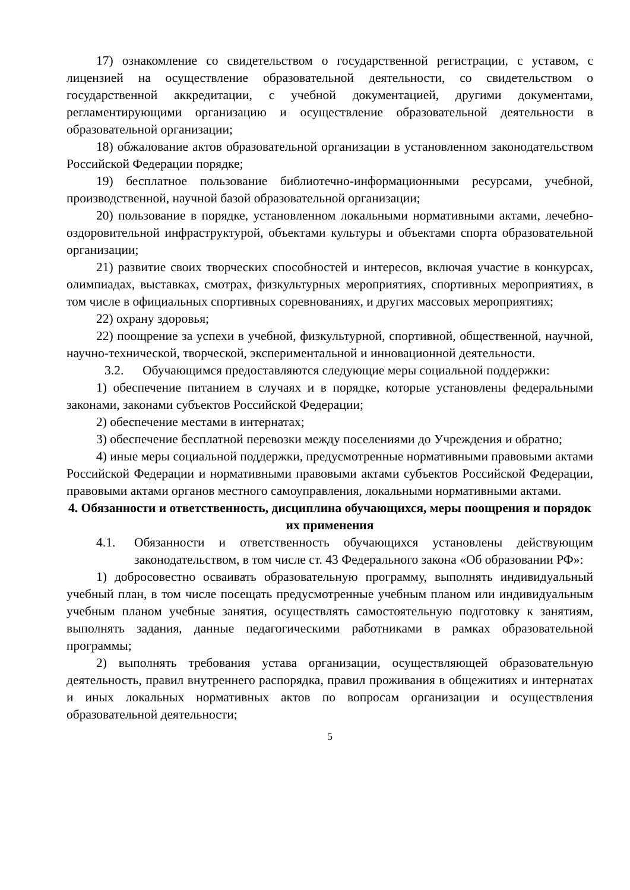17) ознакомление со свидетельством о государственной регистрации, с уставом, с лицензией на осуществление образовательной деятельности, со свидетельством о государственной аккредитации, с учебной документацией, другими документами, регламентирующими организацию и осуществление образовательной деятельности в образовательной организации;
18) обжалование актов образовательной организации в установленном законодательством Российской Федерации порядке;
19) бесплатное пользование библиотечно-информационными ресурсами, учебной, производственной, научной базой образовательной организации;
20) пользование в порядке, установленном локальными нормативными актами, лечебно-оздоровительной инфраструктурой, объектами культуры и объектами спорта образовательной организации;
21) развитие своих творческих способностей и интересов, включая участие в конкурсах, олимпиадах, выставках, смотрах, физкультурных мероприятиях, спортивных мероприятиях, в том числе в официальных спортивных соревнованиях, и других массовых мероприятиях;
22) охрану здоровья;
22) поощрение за успехи в учебной, физкультурной, спортивной, общественной, научной, научно-технической, творческой, экспериментальной и инновационной деятельности.
3.2. Обучающимся предоставляются следующие меры социальной поддержки:
1) обеспечение питанием в случаях и в порядке, которые установлены федеральными законами, законами субъектов Российской Федерации;
2) обеспечение местами в интернатах;
3) обеспечение бесплатной перевозки между поселениями до Учреждения и обратно;
4) иные меры социальной поддержки, предусмотренные нормативными правовыми актами Российской Федерации и нормативными правовыми актами субъектов Российской Федерации, правовыми актами органов местного самоуправления, локальными нормативными актами.
4. Обязанности и ответственность, дисциплина обучающихся, меры поощрения и порядок их применения
4.1. Обязанности и ответственность обучающихся установлены действующим законодательством, в том числе ст. 43 Федерального закона «Об образовании РФ»:
1) добросовестно осваивать образовательную программу, выполнять индивидуальный учебный план, в том числе посещать предусмотренные учебным планом или индивидуальным учебным планом учебные занятия, осуществлять самостоятельную подготовку к занятиям, выполнять задания, данные педагогическими работниками в рамках образовательной программы;
2) выполнять требования устава организации, осуществляющей образовательную деятельность, правил внутреннего распорядка, правил проживания в общежитиях и интернатах и иных локальных нормативных актов по вопросам организации и осуществления образовательной деятельности;
5